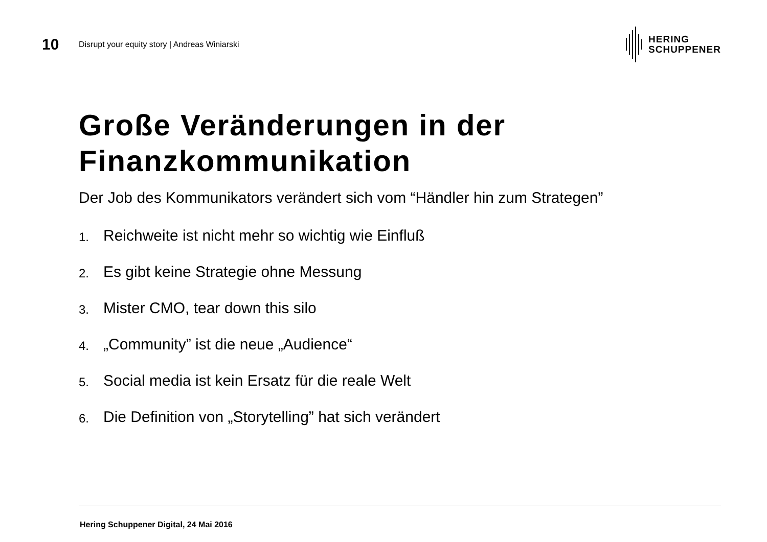10
Disrupt your equity story | Andreas Winiarski
HERING
SCHUPPENER
Große Veränderungen in der Finanzkommunikation
Der Job des Kommunikators verändert sich vom “Händler hin zum Strategen”
1. Reichweite ist nicht mehr so wichtig wie Einfluß
2. Es gibt keine Strategie ohne Messung
3. Mister CMO, tear down this silo
4. „Community” ist die neue „Audience“
5. Social media ist kein Ersatz für die reale Welt
6. Die Definition von „Storytelling” hat sich verändert
Hering Schuppener Digital, 24 Mai 2016